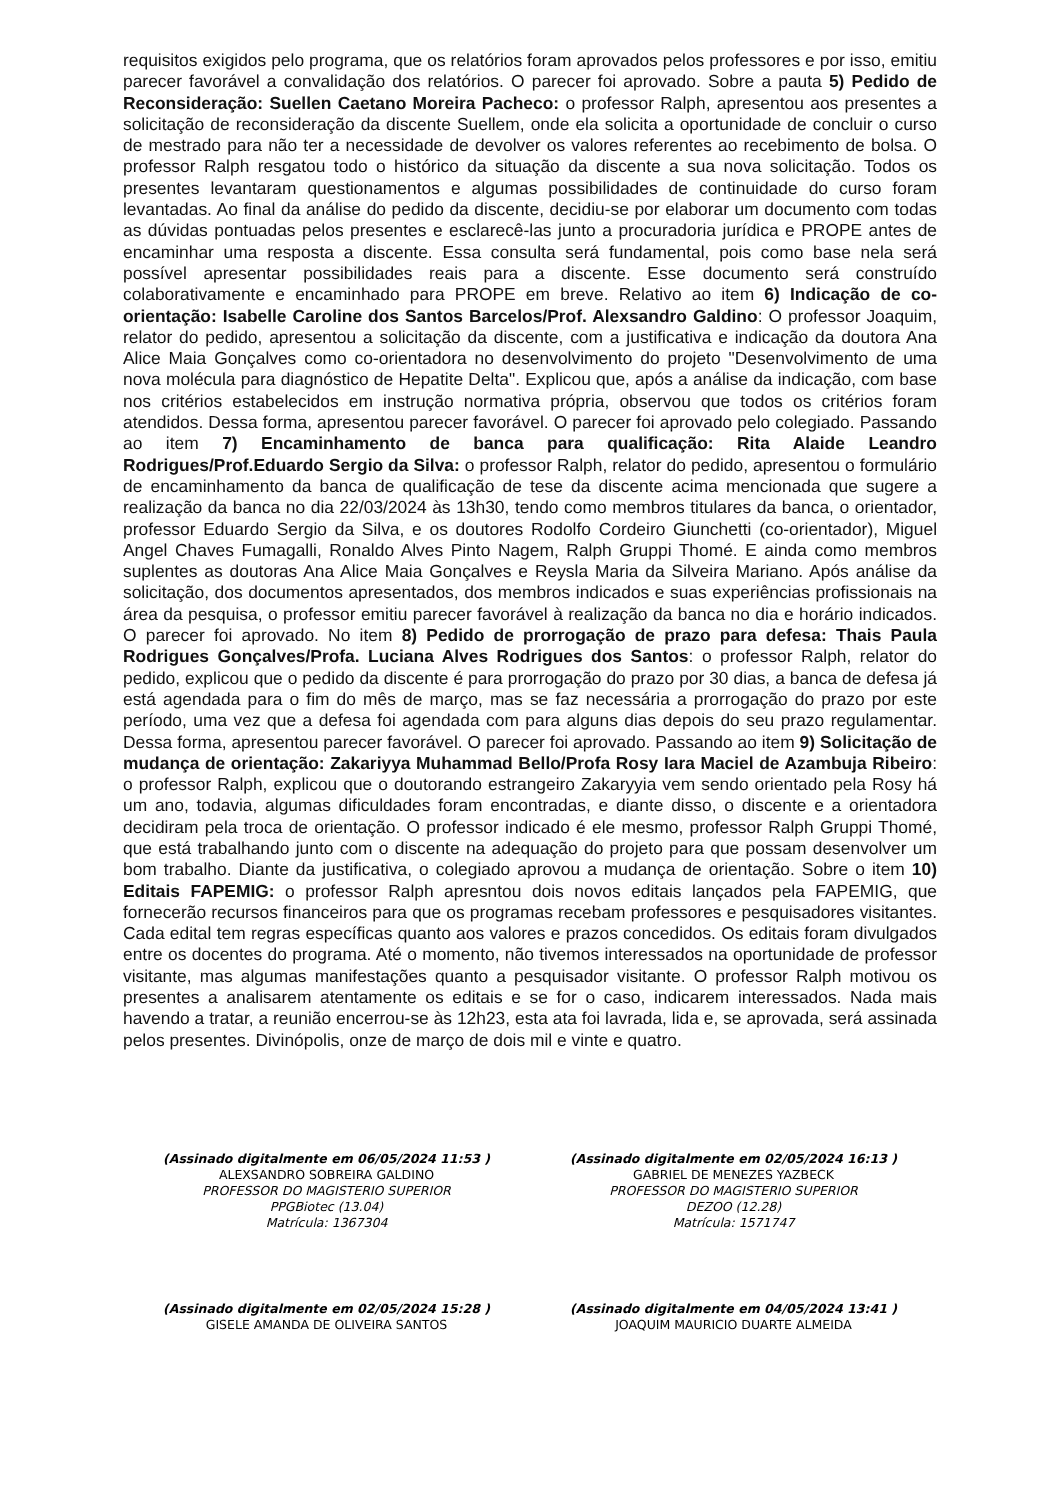requisitos exigidos pelo programa, que os relatórios foram aprovados pelos professores e por isso, emitiu parecer favorável a convalidação dos relatórios. O parecer foi aprovado. Sobre a pauta 5) Pedido de Reconsideração: Suellen Caetano Moreira Pacheco: o professor Ralph, apresentou aos presentes a solicitação de reconsideração da discente Suellem, onde ela solicita a oportunidade de concluir o curso de mestrado para não ter a necessidade de devolver os valores referentes ao recebimento de bolsa. O professor Ralph resgatou todo o histórico da situação da discente a sua nova solicitação. Todos os presentes levantaram questionamentos e algumas possibilidades de continuidade do curso foram levantadas. Ao final da análise do pedido da discente, decidiu-se por elaborar um documento com todas as dúvidas pontuadas pelos presentes e esclarecê-las junto a procuradoria jurídica e PROPE antes de encaminhar uma resposta a discente. Essa consulta será fundamental, pois como base nela será possível apresentar possibilidades reais para a discente. Esse documento será construído colaborativamente e encaminhado para PROPE em breve. Relativo ao item 6) Indicação de co-orientação: Isabelle Caroline dos Santos Barcelos/Prof. Alexsandro Galdino: O professor Joaquim, relator do pedido, apresentou a solicitação da discente, com a justificativa e indicação da doutora Ana Alice Maia Gonçalves como co-orientadora no desenvolvimento do projeto "Desenvolvimento de uma nova molécula para diagnóstico de Hepatite Delta". Explicou que, após a análise da indicação, com base nos critérios estabelecidos em instrução normativa própria, observou que todos os critérios foram atendidos. Dessa forma, apresentou parecer favorável. O parecer foi aprovado pelo colegiado. Passando ao item 7) Encaminhamento de banca para qualificação: Rita Alaide Leandro Rodrigues/Prof.Eduardo Sergio da Silva: o professor Ralph, relator do pedido, apresentou o formulário de encaminhamento da banca de qualificação de tese da discente acima mencionada que sugere a realização da banca no dia 22/03/2024 às 13h30, tendo como membros titulares da banca, o orientador, professor Eduardo Sergio da Silva, e os doutores Rodolfo Cordeiro Giunchetti (co-orientador), Miguel Angel Chaves Fumagalli, Ronaldo Alves Pinto Nagem, Ralph Gruppi Thomé. E ainda como membros suplentes as doutoras Ana Alice Maia Gonçalves e Reysla Maria da Silveira Mariano. Após análise da solicitação, dos documentos apresentados, dos membros indicados e suas experiências profissionais na área da pesquisa, o professor emitiu parecer favorável à realização da banca no dia e horário indicados. O parecer foi aprovado. No item 8) Pedido de prorrogação de prazo para defesa: Thais Paula Rodrigues Gonçalves/Profa. Luciana Alves Rodrigues dos Santos: o professor Ralph, relator do pedido, explicou que o pedido da discente é para prorrogação do prazo por 30 dias, a banca de defesa já está agendada para o fim do mês de março, mas se faz necessária a prorrogação do prazo por este período, uma vez que a defesa foi agendada com para alguns dias depois do seu prazo regulamentar. Dessa forma, apresentou parecer favorável. O parecer foi aprovado. Passando ao item 9) Solicitação de mudança de orientação: Zakariyya Muhammad Bello/Profa Rosy Iara Maciel de Azambuja Ribeiro: o professor Ralph, explicou que o doutorando estrangeiro Zakaryyia vem sendo orientado pela Rosy há um ano, todavia, algumas dificuldades foram encontradas, e diante disso, o discente e a orientadora decidiram pela troca de orientação. O professor indicado é ele mesmo, professor Ralph Gruppi Thomé, que está trabalhando junto com o discente na adequação do projeto para que possam desenvolver um bom trabalho. Diante da justificativa, o colegiado aprovou a mudança de orientação. Sobre o item 10) Editais FAPEMIG: o professor Ralph apresntou dois novos editais lançados pela FAPEMIG, que fornecerão recursos financeiros para que os programas recebam professores e pesquisadores visitantes. Cada edital tem regras específicas quanto aos valores e prazos concedidos. Os editais foram divulgados entre os docentes do programa. Até o momento, não tivemos interessados na oportunidade de professor visitante, mas algumas manifestações quanto a pesquisador visitante. O professor Ralph motivou os presentes a analisarem atentamente os editais e se for o caso, indicarem interessados. Nada mais havendo a tratar, a reunião encerrou-se às 12h23, esta ata foi lavrada, lida e, se aprovada, será assinada pelos presentes. Divinópolis, onze de março de dois mil e vinte e quatro.
(Assinado digitalmente em 06/05/2024 11:53 )
ALEXSANDRO SOBREIRA GALDINO
PROFESSOR DO MAGISTERIO SUPERIOR
PPGBiotec (13.04)
Matrícula: 1367304
(Assinado digitalmente em 02/05/2024 16:13 )
GABRIEL DE MENEZES YAZBECK
PROFESSOR DO MAGISTERIO SUPERIOR
DEZOO (12.28)
Matrícula: 1571747
(Assinado digitalmente em 02/05/2024 15:28 )
GISELE AMANDA DE OLIVEIRA SANTOS
(Assinado digitalmente em 04/05/2024 13:41 )
JOAQUIM MAURICIO DUARTE ALMEIDA